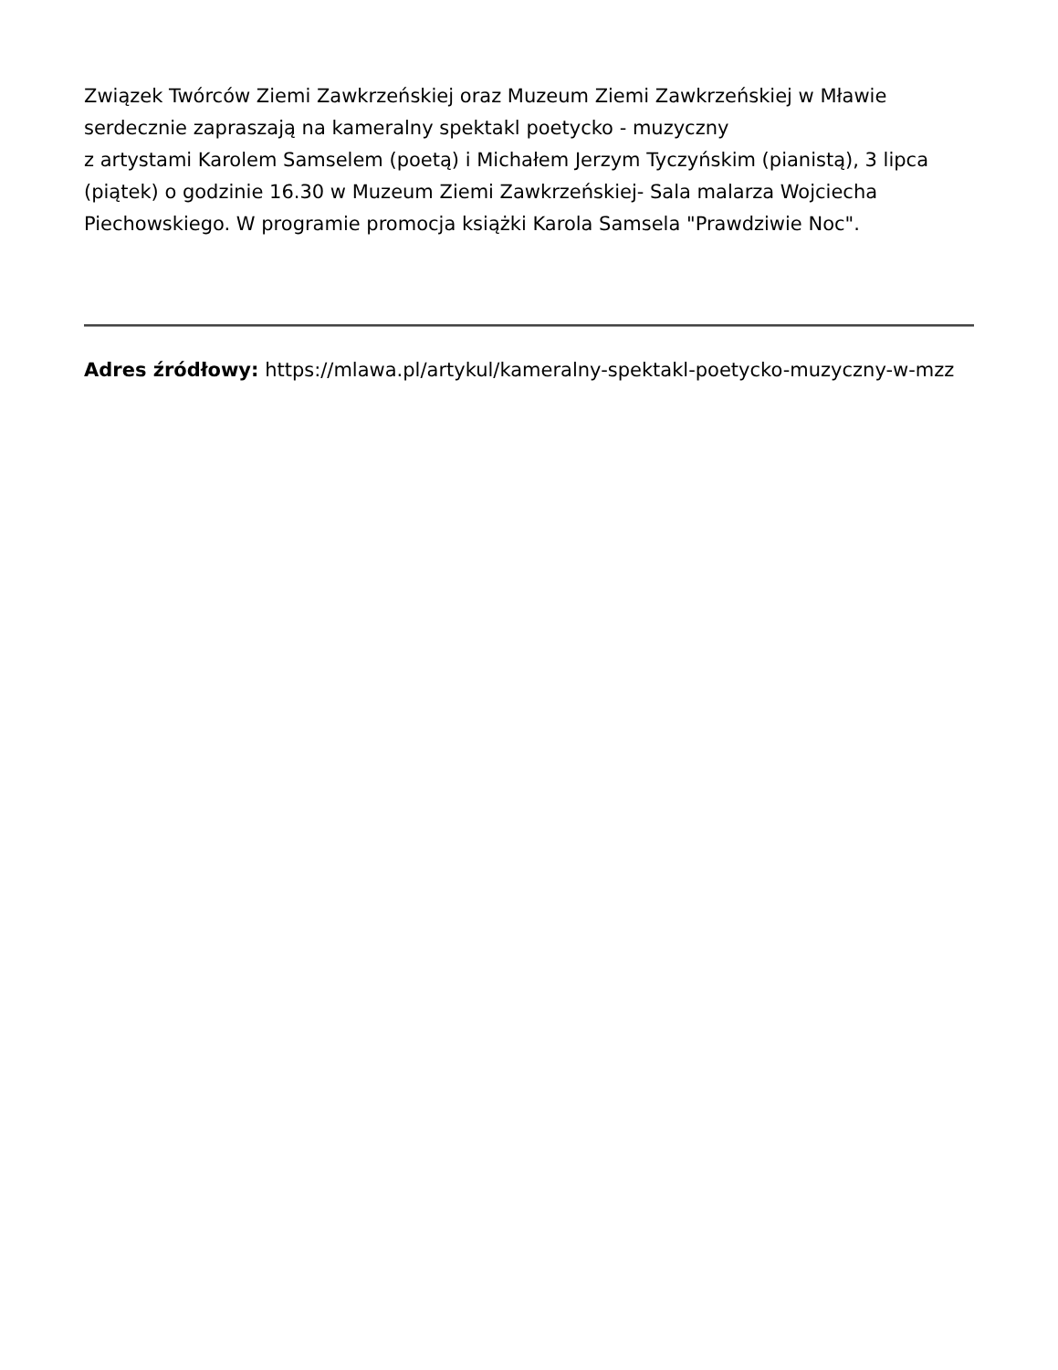Związek Twórców Ziemi Zawkrzeńskiej oraz Muzeum Ziemi Zawkrzeńskiej w Mławie
serdecznie zapraszają na kameralny spektakl poetycko - muzyczny
z artystami Karolem Samselem (poetą) i Michałem Jerzym Tyczyńskim (pianistą), 3 lipca (piątek) o godzinie 16.30 w Muzeum Ziemi Zawkrzeńskiej- Sala malarza Wojciecha Piechowskiego. W programie promocja książki Karola Samsela "Prawdziwie Noc".
Adres źródłowy: https://mlawa.pl/artykul/kameralny-spektakl-poetycko-muzyczny-w-mzz